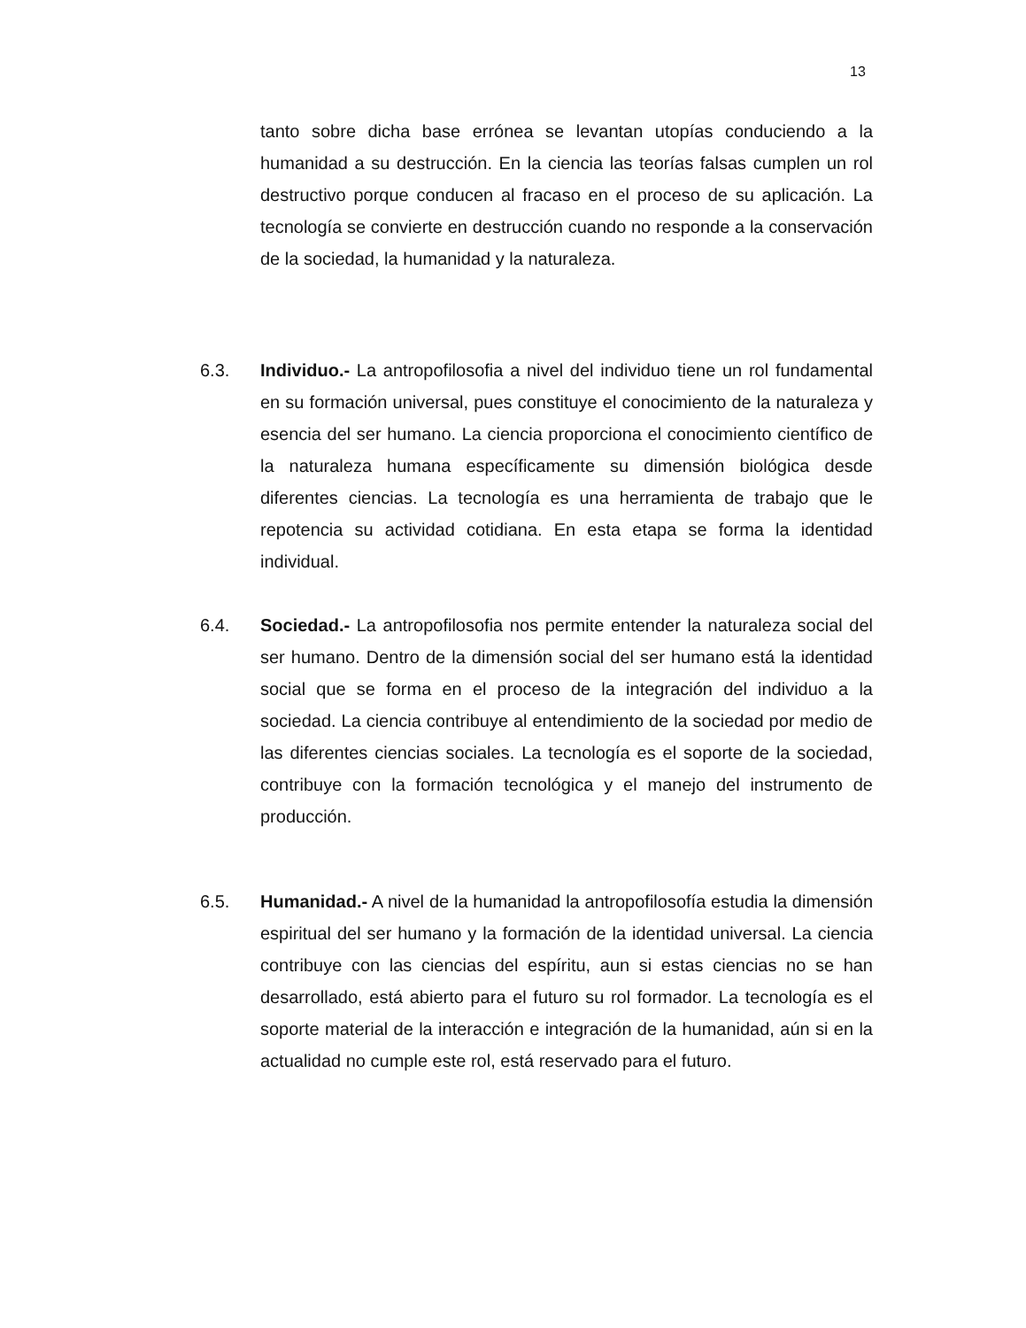13
tanto sobre dicha base errónea se levantan utopías conduciendo a la humanidad a su destrucción. En la ciencia las teorías falsas cumplen un rol destructivo porque conducen al fracaso en el proceso de su aplicación. La tecnología se convierte en destrucción cuando no responde a la conservación de la sociedad, la humanidad y la naturaleza.
6.3. Individuo.- La antropofilosofia a nivel del individuo tiene un rol fundamental en su formación universal, pues constituye el conocimiento de la naturaleza y esencia del ser humano. La ciencia proporciona el conocimiento científico de la naturaleza humana específicamente su dimensión biológica desde diferentes ciencias. La tecnología es una herramienta de trabajo que le repotencia su actividad cotidiana. En esta etapa se forma la identidad individual.
6.4. Sociedad.- La antropofilosofia nos permite entender la naturaleza social del ser humano. Dentro de la dimensión social del ser humano está la identidad social que se forma en el proceso de la integración del individuo a la sociedad. La ciencia contribuye al entendimiento de la sociedad por medio de las diferentes ciencias sociales. La tecnología es el soporte de la sociedad, contribuye con la formación tecnológica y el manejo del instrumento de producción.
6.5. Humanidad.- A nivel de la humanidad la antropofilosofía estudia la dimensión espiritual del ser humano y la formación de la identidad universal. La ciencia contribuye con las ciencias del espíritu, aun si estas ciencias no se han desarrollado, está abierto para el futuro su rol formador. La tecnología es el soporte material de la interacción e integración de la humanidad, aún si en la actualidad no cumple este rol, está reservado para el futuro.